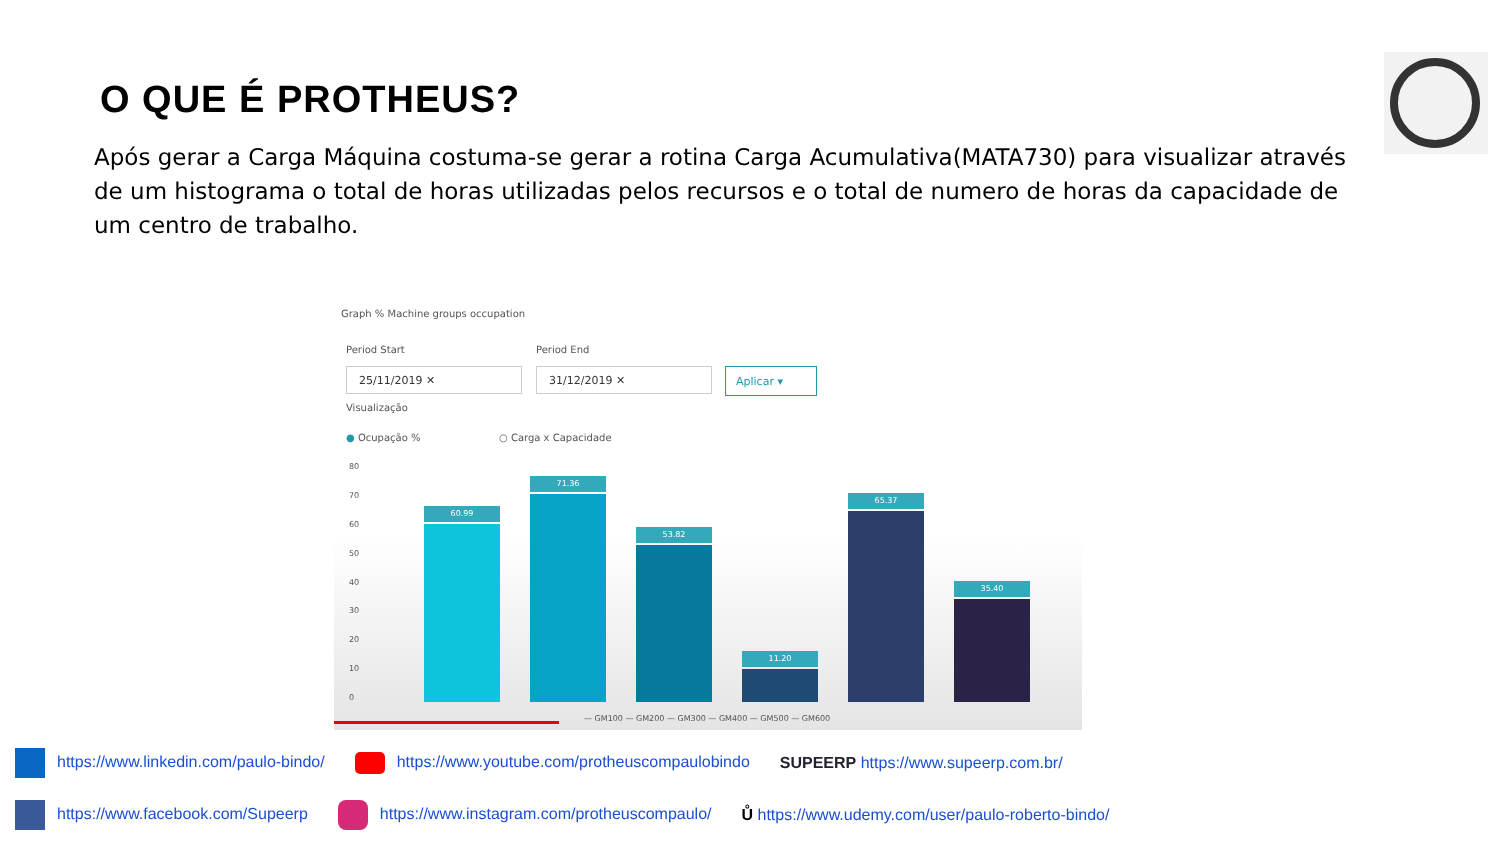O QUE É PROTHEUS?
Após gerar a Carga Máquina costuma-se gerar a rotina Carga Acumulativa(MATA730) para visualizar através de um histograma o total de horas utilizadas pelos recursos e o total de numero de horas da capacidade de um centro de trabalho.
Graph % Machine groups occupation
Period Start Period End
25/11/2019 ✕ 31/12/2019 ✕ Aplicar ▾
Visualização
● Ocupação % ○ Carga x Capacidade
80
70
60
50
40
30
20
10
0
60.99
71.36
53.82
11.20
65.37
35.40
— GM100 — GM200 — GM300 — GM400 — GM500 — GM600
https://www.linkedin.com/paulo-bindo/ https://www.youtube.com/protheuscompaulobindo SUPEERP https://www.supeerp.com.br/
https://www.facebook.com/Supeerp https://www.instagram.com/protheuscompaulo/ Ů https://www.udemy.com/user/paulo-roberto-bindo/